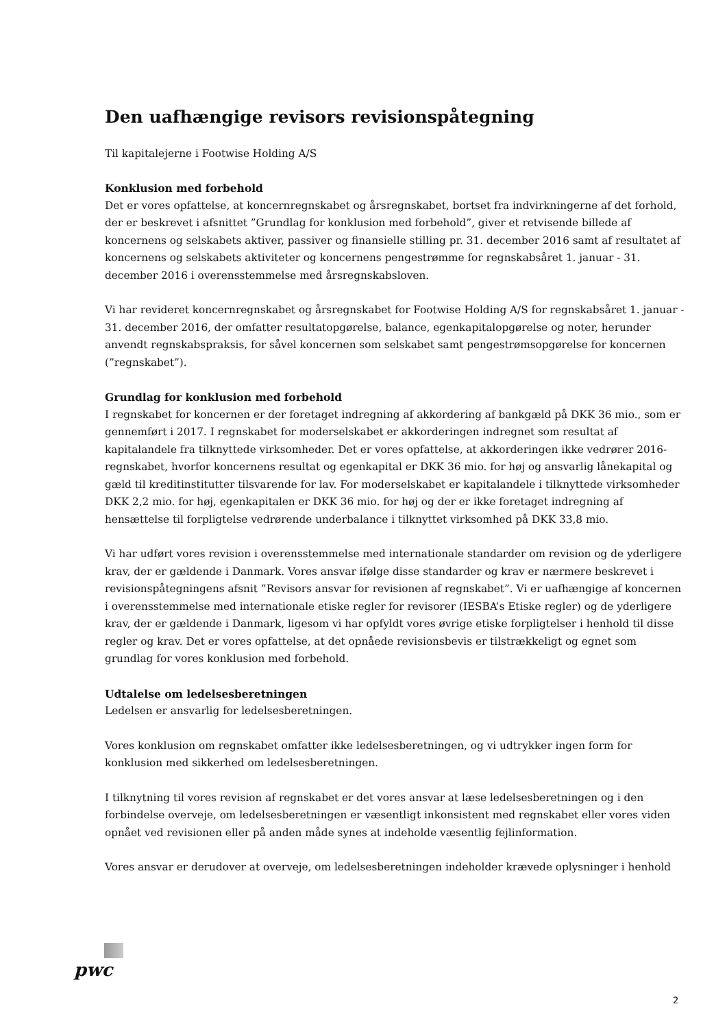Den uafhængige revisors revisionspåtegning
Til kapitalejerne i Footwise Holding A/S
Konklusion med forbehold
Det er vores opfattelse, at koncernregnskabet og årsregnskabet, bortset fra indvirkningerne af det forhold, der er beskrevet i afsnittet ”Grundlag for konklusion med forbehold”, giver et retvisende billede af koncernens og selskabets aktiver, passiver og finansielle stilling pr. 31. december 2016 samt af resultatet af koncernens og selskabets aktiviteter og koncernens pengestrømme for regnskabsåret 1. januar - 31. december 2016 i overensstemmelse med årsregnskabsloven.
Vi har revideret koncernregnskabet og årsregnskabet for Footwise Holding A/S for regnskabsåret 1. januar - 31. december 2016, der omfatter resultatopgørelse, balance, egenkapitalopgørelse og noter, herunder anvendt regnskabspraksis, for såvel koncernen som selskabet samt pengestrømsopgørelse for koncernen (”regnskabet”).
Grundlag for konklusion med forbehold
I regnskabet for koncernen er der foretaget indregning af akkordering af bankgæld på DKK 36 mio., som er gennemført i 2017. I regnskabet for moderselskabet er akkorderingen indregnet som resultat af kapitalandele fra tilknyttede virksomheder. Det er vores opfattelse, at akkorderingen ikke vedrører 2016-regnskabet, hvorfor koncernens resultat og egenkapital er DKK 36 mio. for høj og ansvarlig lånekapital og gæld til kreditinstitutter tilsvarende for lav. For moderselskabet er kapitalandele i tilknyttede virksomheder DKK 2,2 mio. for høj, egenkapitalen er DKK 36 mio. for høj og der er ikke foretaget indregning af hensættelse til forpligtelse vedrørende underbalance i tilknyttet virksomhed på DKK 33,8 mio.
Vi har udført vores revision i overensstemmelse med internationale standarder om revision og de yderligere krav, der er gældende i Danmark. Vores ansvar ifølge disse standarder og krav er nærmere beskrevet i revisionspåtegningens afsnit ”Revisors ansvar for revisionen af regnskabet”. Vi er uafhængige af koncernen i overensstemmelse med internationale etiske regler for revisorer (IESBA’s Etiske regler) og de yderligere krav, der er gældende i Danmark, ligesom vi har opfyldt vores øvrige etiske forpligtelser i henhold til disse regler og krav. Det er vores opfattelse, at det opnåede revisionsbevis er tilstrækkeligt og egnet som grundlag for vores konklusion med forbehold.
Udtalelse om ledelsesberetningen
Ledelsen er ansvarlig for ledelsesberetningen.
Vores konklusion om regnskabet omfatter ikke ledelsesberetningen, og vi udtrykker ingen form for konklusion med sikkerhed om ledelsesberetningen.
I tilknytning til vores revision af regnskabet er det vores ansvar at læse ledelsesberetningen og i den forbindelse overveje, om ledelsesberetningen er væsentligt inkonsistent med regnskabet eller vores viden opnået ved revisionen eller på anden måde synes at indeholde væsentlig fejlinformation.
Vores ansvar er derudover at overveje, om ledelsesberetningen indeholder krævede oplysninger i henhold
pwc
2